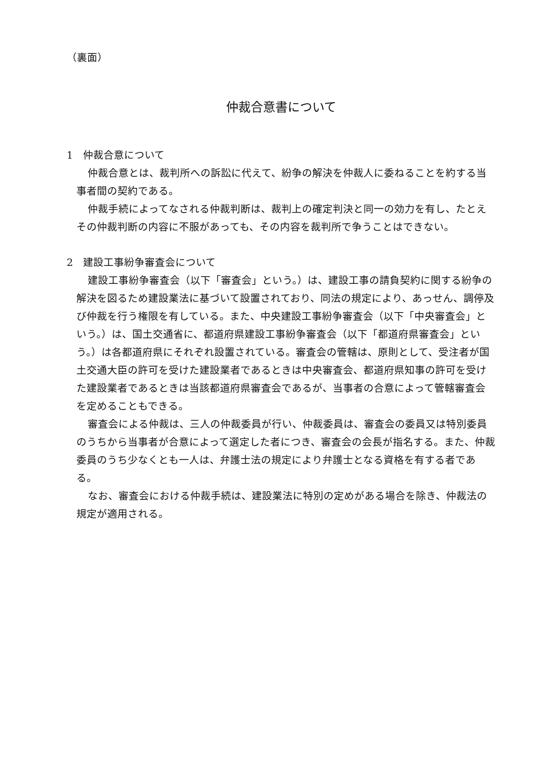（裏面）
仲裁合意書について
1　仲裁合意について
仲裁合意とは、裁判所への訴訟に代えて、紛争の解決を仲裁人に委ねることを約する当事者間の契約である。
仲裁手続によってなされる仲裁判断は、裁判上の確定判決と同一の効力を有し、たとえその仲裁判断の内容に不服があっても、その内容を裁判所で争うことはできない。
2　建設工事紛争審査会について
建設工事紛争審査会（以下「審査会」という。）は、建設工事の請負契約に関する紛争の解決を図るため建設業法に基づいて設置されており、同法の規定により、あっせん、調停及び仲裁を行う権限を有している。また、中央建設工事紛争審査会（以下「中央審査会」という。）は、国土交通省に、都道府県建設工事紛争審査会（以下「都道府県審査会」という。）は各都道府県にそれぞれ設置されている。審査会の管轄は、原則として、受注者が国土交通大臣の許可を受けた建設業者であるときは中央審査会、都道府県知事の許可を受けた建設業者であるときは当該都道府県審査会であるが、当事者の合意によって管轄審査会を定めることもできる。
審査会による仲裁は、三人の仲裁委員が行い、仲裁委員は、審査会の委員又は特別委員のうちから当事者が合意によって選定した者につき、審査会の会長が指名する。また、仲裁委員のうち少なくとも一人は、弁護士法の規定により弁護士となる資格を有する者である。
なお、審査会における仲裁手続は、建設業法に特別の定めがある場合を除き、仲裁法の規定が適用される。